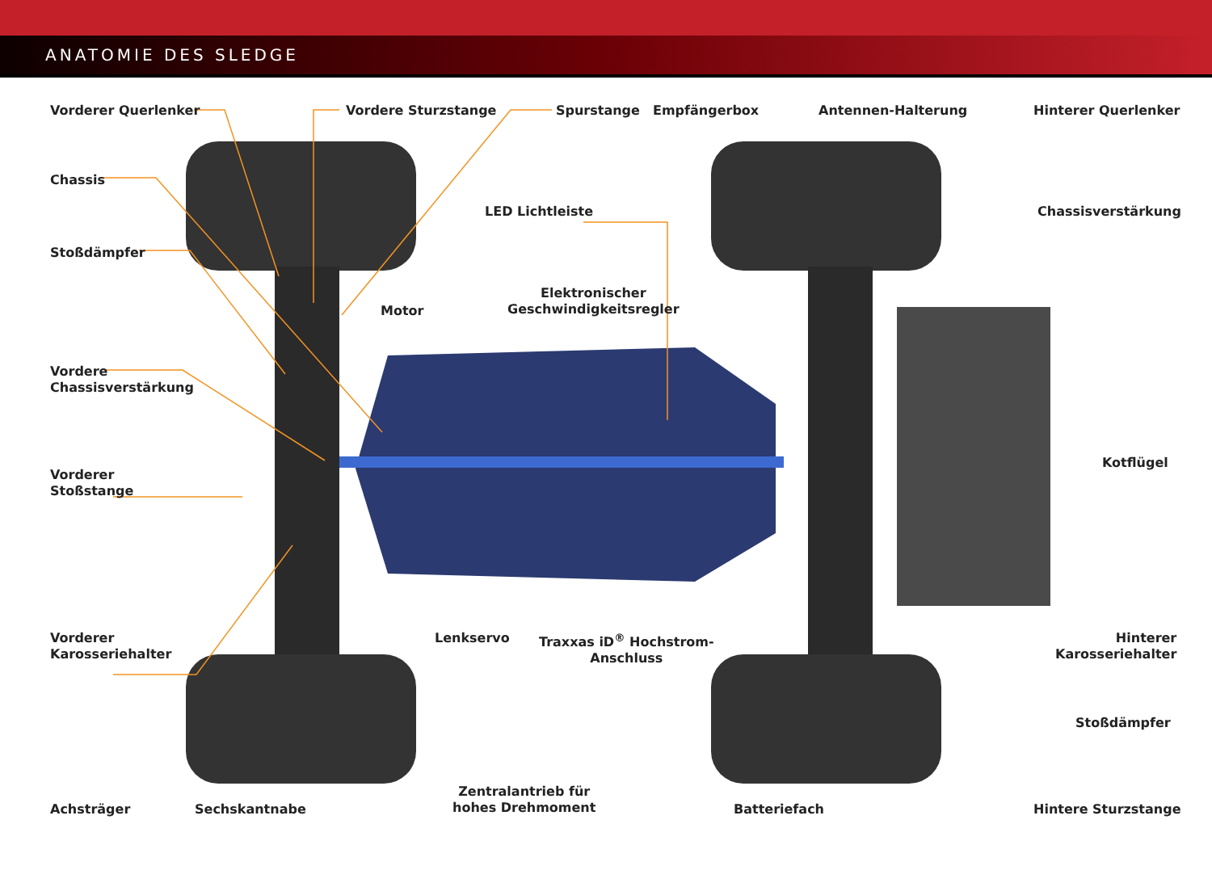ANATOMIE DES SLEDGE
Vorderer Querlenker Vordere Sturzstange Spurstange Empfängerbox Antennen-Halterung Hinterer Querlenker
Chassis
LED Lichtleiste Chassisverstärkung
Stoßdämpfer
Elektronischer
Geschwindigkeitsregler
Motor
Vordere
Chassisverstärkung
Kotflügel
Vorderer
Stoßstange
Vorderer
Karosseriehalter
Lenkservo
Traxxas iD<sup>®</sup> Hochstrom-
Anschluss
Hinterer
Karosseriehalter
Stoßdämpfer
Zentralantrieb für
hohes Drehmoment
Achsträger Sechskantnabe Batteriefach Hintere Sturzstange